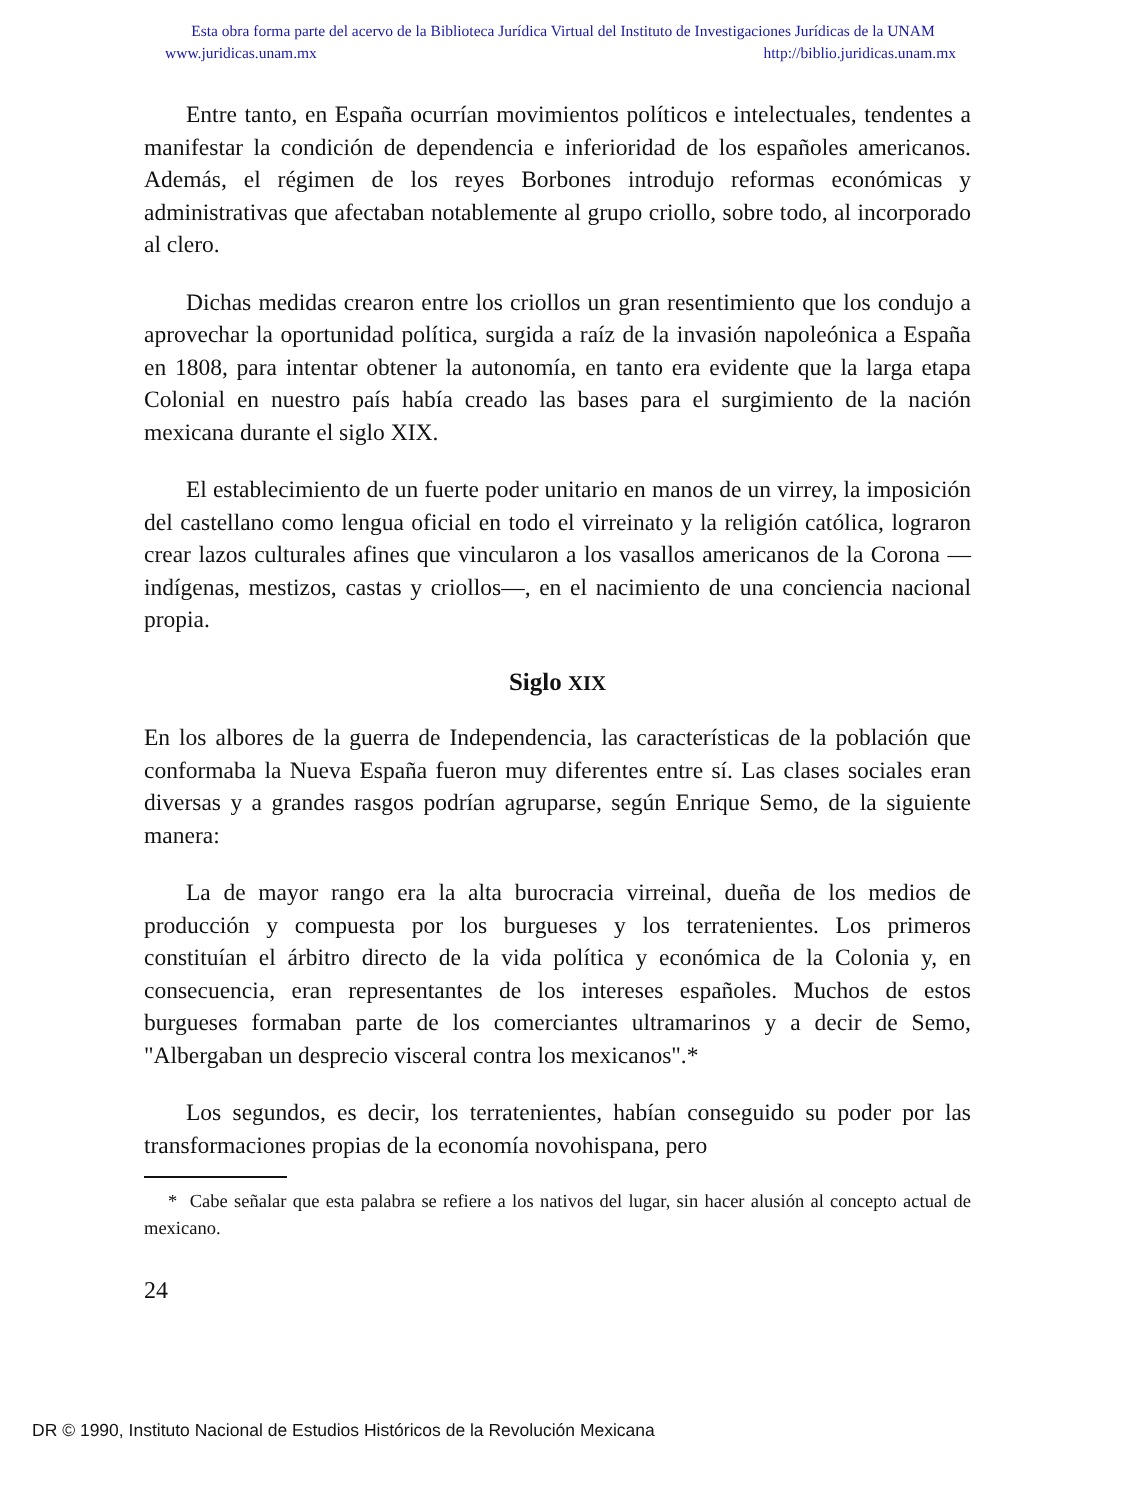Esta obra forma parte del acervo de la Biblioteca Jurídica Virtual del Instituto de Investigaciones Jurídicas de la UNAM
www.juridicas.unam.mx http://biblio.juridicas.unam.mx
Entre tanto, en España ocurrían movimientos políticos e intelectuales, tendentes a manifestar la condición de dependencia e inferioridad de los españoles americanos. Además, el régimen de los reyes Borbones introdujo reformas económicas y administrativas que afectaban notablemente al grupo criollo, sobre todo, al incorporado al clero.
Dichas medidas crearon entre los criollos un gran resentimiento que los condujo a aprovechar la oportunidad política, surgida a raíz de la invasión napoleónica a España en 1808, para intentar obtener la autonomía, en tanto era evidente que la larga etapa Colonial en nuestro país había creado las bases para el surgimiento de la nación mexicana durante el siglo XIX.
El establecimiento de un fuerte poder unitario en manos de un virrey, la imposición del castellano como lengua oficial en todo el virreinato y la religión católica, lograron crear lazos culturales afines que vincularon a los vasallos americanos de la Corona —indígenas, mestizos, castas y criollos—, en el nacimiento de una conciencia nacional propia.
Siglo XIX
En los albores de la guerra de Independencia, las características de la población que conformaba la Nueva España fueron muy diferentes entre sí. Las clases sociales eran diversas y a grandes rasgos podrían agruparse, según Enrique Semo, de la siguiente manera:
La de mayor rango era la alta burocracia virreinal, dueña de los medios de producción y compuesta por los burgueses y los terratenientes. Los primeros constituían el árbitro directo de la vida política y económica de la Colonia y, en consecuencia, eran representantes de los intereses españoles. Muchos de estos burgueses formaban parte de los comerciantes ultramarinos y a decir de Semo, "Albergaban un desprecio visceral contra los mexicanos".*
Los segundos, es decir, los terratenientes, habían conseguido su poder por las transformaciones propias de la economía novohispana, pero
* Cabe señalar que esta palabra se refiere a los nativos del lugar, sin hacer alusión al concepto actual de mexicano.
24
DR © 1990, Instituto Nacional de Estudios Históricos de la Revolución Mexicana